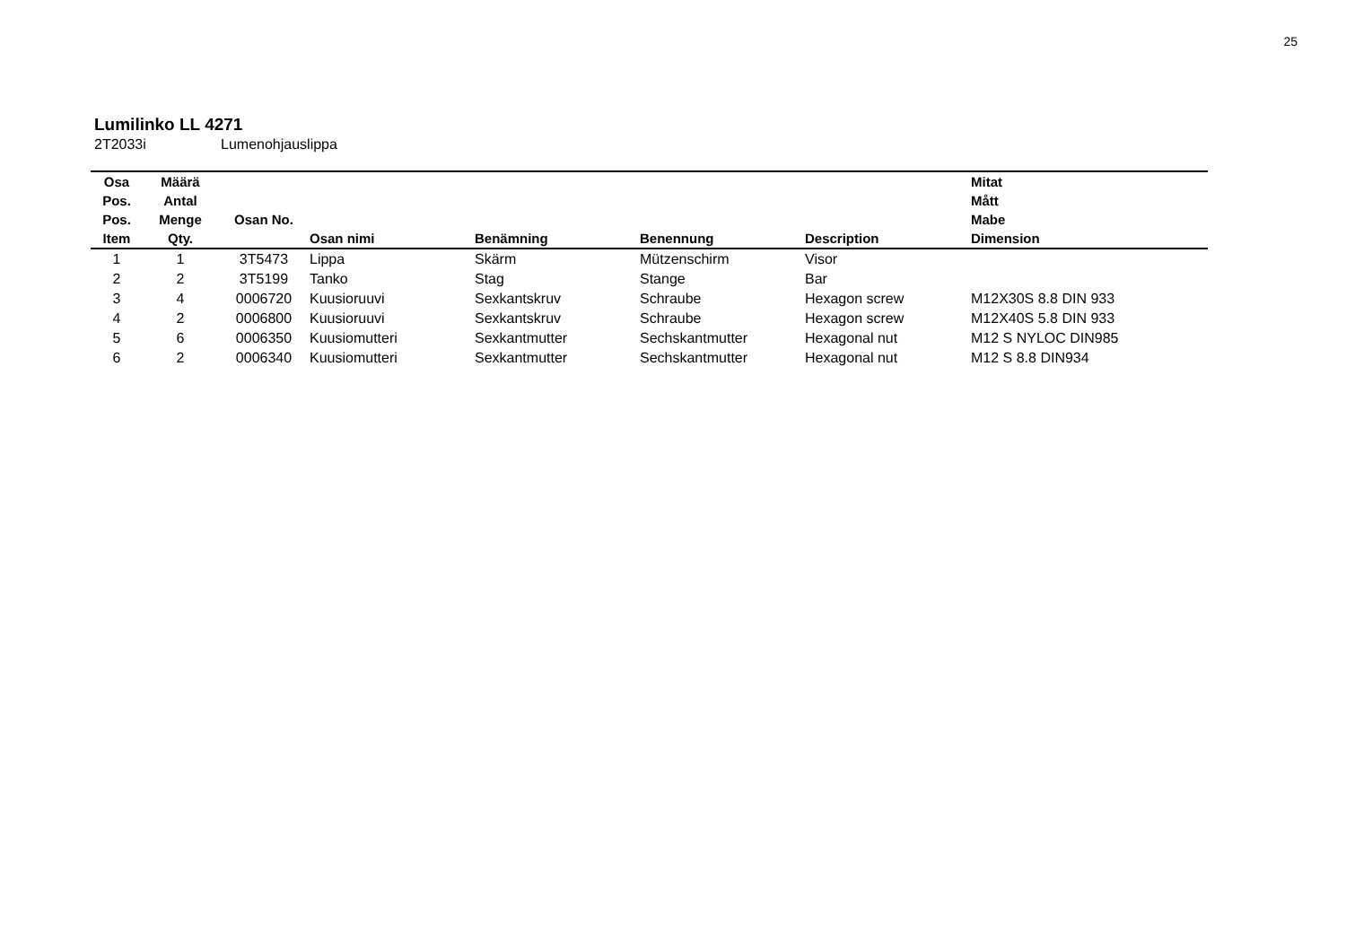25
Lumilinko LL 4271
2T2033i Lumenohjauslippa
| Osa Pos. Pos. Item | Määrä Antal Menge Qty. | Osan No. | Osan nimi | Benämning | Benennung | Description | Mitat Mått Mabe Dimension |
| --- | --- | --- | --- | --- | --- | --- | --- |
| 1 | 1 | 3T5473 | Lippa | Skärm | Mützenschirm | Visor | |
| 2 | 2 | 3T5199 | Tanko | Stag | Stange | Bar | |
| 3 | 4 | 0006720 | Kuusioruuvi | Sexkantskruv | Schraube | Hexagon screw | M12X30S 8.8 DIN 933 |
| 4 | 2 | 0006800 | Kuusioruuvi | Sexkantskruv | Schraube | Hexagon screw | M12X40S 5.8 DIN 933 |
| 5 | 6 | 0006350 | Kuusiomutteri | Sexkantmutter | Sechskantmutter | Hexagonal nut | M12 S NYLOC DIN985 |
| 6 | 2 | 0006340 | Kuusiomutteri | Sexkantmutter | Sechskantmutter | Hexagonal nut | M12 S 8.8 DIN934 |